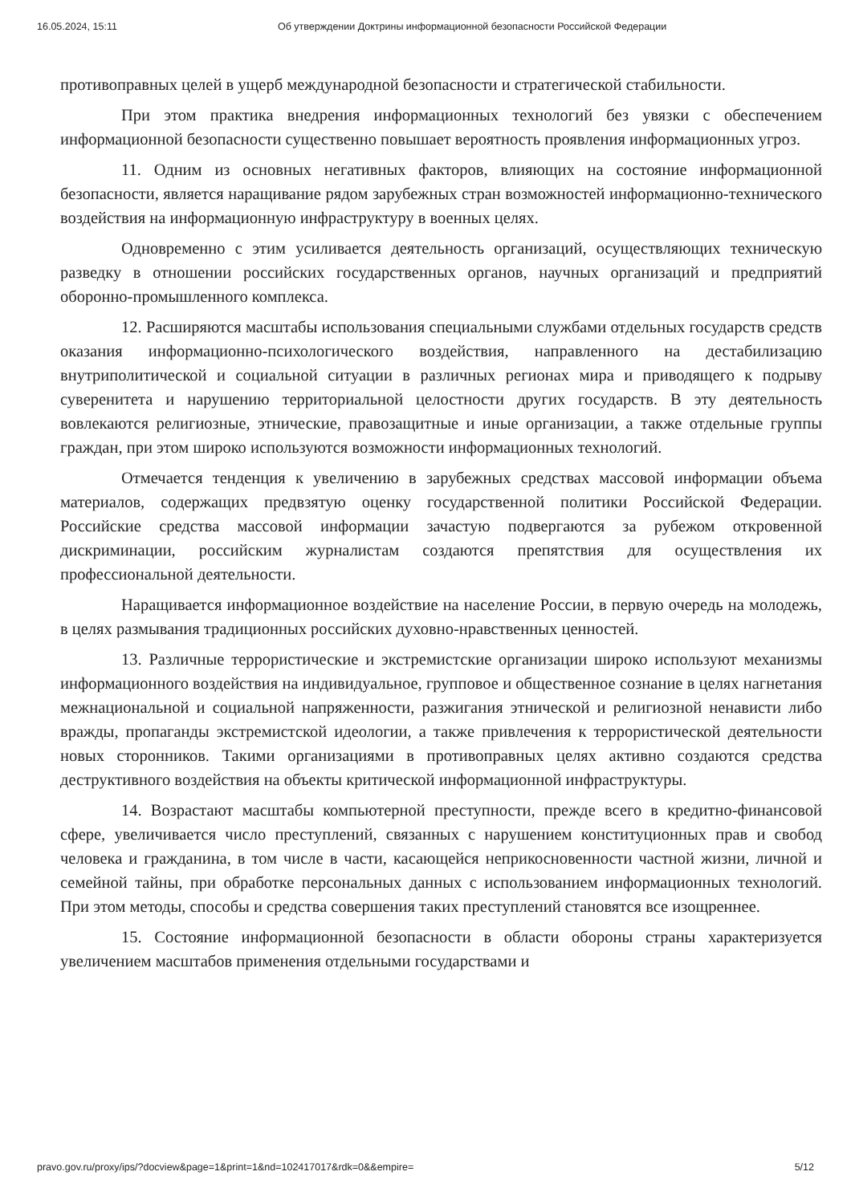16.05.2024, 15:11 Об утверждении Доктрины информационной безопасности Российской Федерации
противоправных целей в ущерб международной безопасности и стратегической стабильности.
При этом практика внедрения информационных технологий без увязки с обеспечением информационной безопасности существенно повышает вероятность проявления информационных угроз.
11. Одним из основных негативных факторов, влияющих на состояние информационной безопасности, является наращивание рядом зарубежных стран возможностей информационно-технического воздействия на информационную инфраструктуру в военных целях.
Одновременно с этим усиливается деятельность организаций, осуществляющих техническую разведку в отношении российских государственных органов, научных организаций и предприятий оборонно-промышленного комплекса.
12. Расширяются масштабы использования специальными службами отдельных государств средств оказания информационно-психологического воздействия, направленного на дестабилизацию внутриполитической и социальной ситуации в различных регионах мира и приводящего к подрыву суверенитета и нарушению территориальной целостности других государств. В эту деятельность вовлекаются религиозные, этнические, правозащитные и иные организации, а также отдельные группы граждан, при этом широко используются возможности информационных технологий.
Отмечается тенденция к увеличению в зарубежных средствах массовой информации объема материалов, содержащих предвзятую оценку государственной политики Российской Федерации. Российские средства массовой информации зачастую подвергаются за рубежом откровенной дискриминации, российским журналистам создаются препятствия для осуществления их профессиональной деятельности.
Наращивается информационное воздействие на население России, в первую очередь на молодежь, в целях размывания традиционных российских духовно-нравственных ценностей.
13. Различные террористические и экстремистские организации широко используют механизмы информационного воздействия на индивидуальное, групповое и общественное сознание в целях нагнетания межнациональной и социальной напряженности, разжигания этнической и религиозной ненависти либо вражды, пропаганды экстремистской идеологии, а также привлечения к террористической деятельности новых сторонников. Такими организациями в противоправных целях активно создаются средства деструктивного воздействия на объекты критической информационной инфраструктуры.
14. Возрастают масштабы компьютерной преступности, прежде всего в кредитно-финансовой сфере, увеличивается число преступлений, связанных с нарушением конституционных прав и свобод человека и гражданина, в том числе в части, касающейся неприкосновенности частной жизни, личной и семейной тайны, при обработке персональных данных с использованием информационных технологий. При этом методы, способы и средства совершения таких преступлений становятся все изощреннее.
15. Состояние информационной безопасности в области обороны страны характеризуется увеличением масштабов применения отдельными государствами и
pravo.gov.ru/proxy/ips/?docview&page=1&print=1&nd=102417017&rdk=0&&empire= 5/12